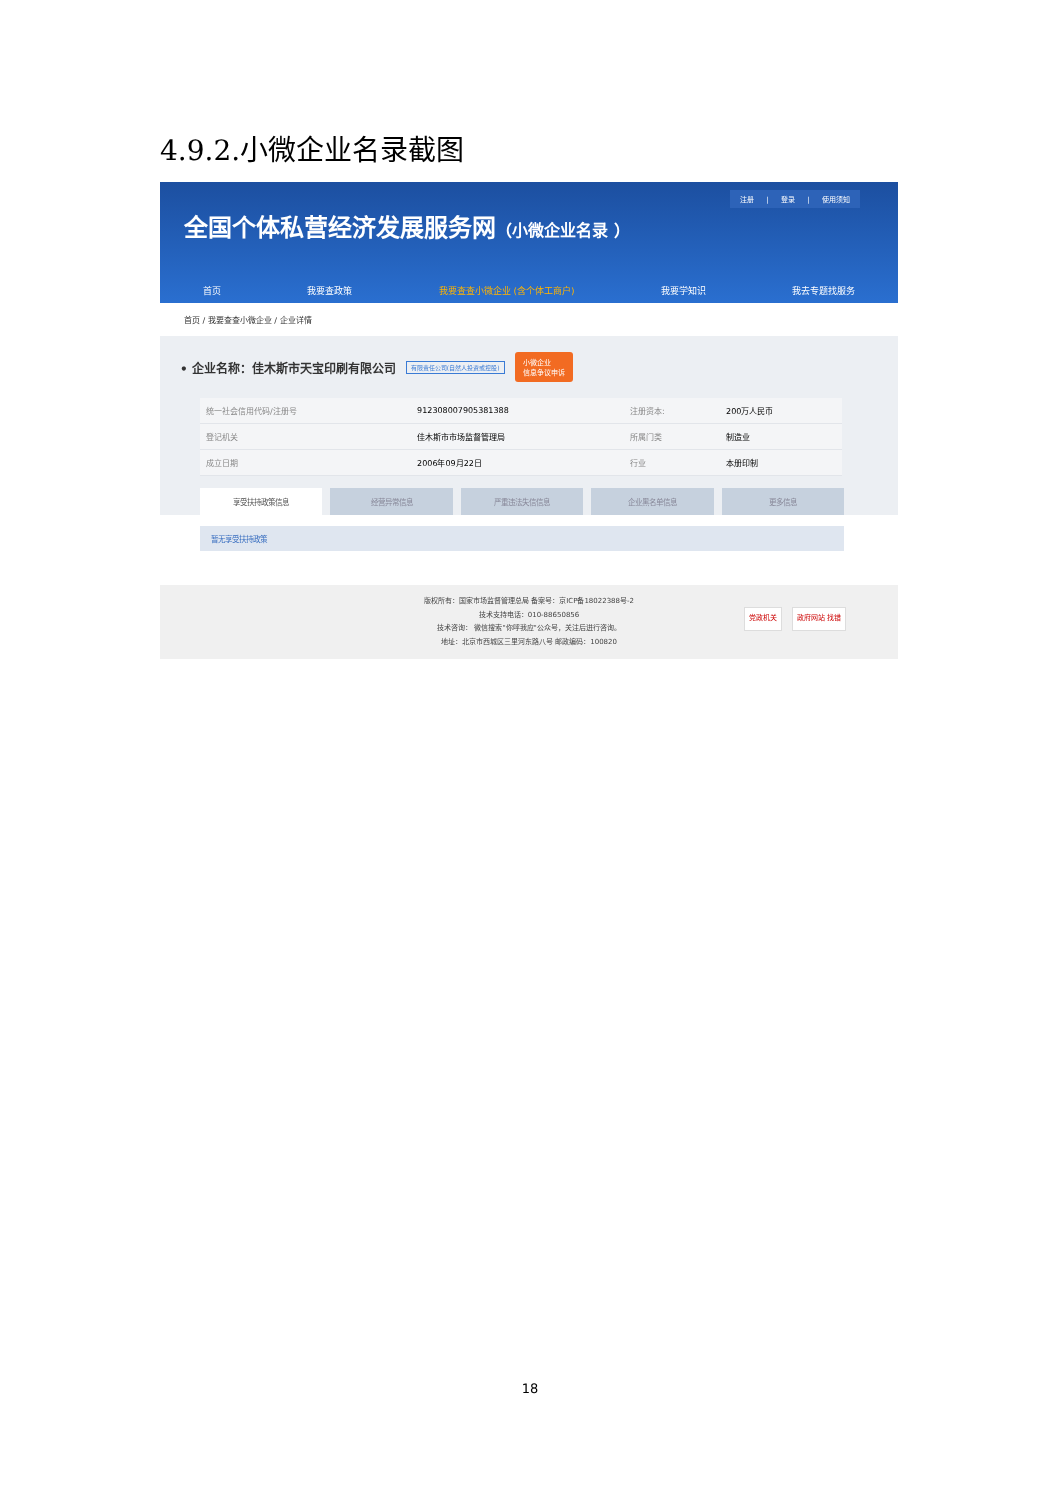4.9.2.小微企业名录截图
注册 | 登录 | 使用须知
全国个体私营经济发展服务网（小微企业名录 ）
首页 我要查政策 我要查查小微企业 (含个体工商户) 我要学知识 我去专题找服务
首页 / 我要查查小微企业 / 企业详情
• 企业名称：佳木斯市天宝印刷有限公司 有限责任公司(自然人投资或控股) 小微企业
信息争议申诉
| 统一社会信用代码/注册号 | 912308007905381388 | 注册资本: | 200万人民币 |
| 登记机关 | 佳木斯市市场监督管理局 | 所属门类 | 制造业 |
| 成立日期 | 2006年09月22日 | 行业 | 本册印制 |
享受扶持政策信息 经营异常信息 严重违法失信信息 企业黑名单信息 更多信息
暂无享受扶持政策
版权所有：国家市场监督管理总局 备案号：京ICP备18022388号-2
技术支持电话：010-88650856
技术咨询： 微信搜索"你呼我应"公众号，关注后进行咨询。
地址：北京市西城区三里河东路八号 邮政编码：100820
党政机关 政府网站 找错
18